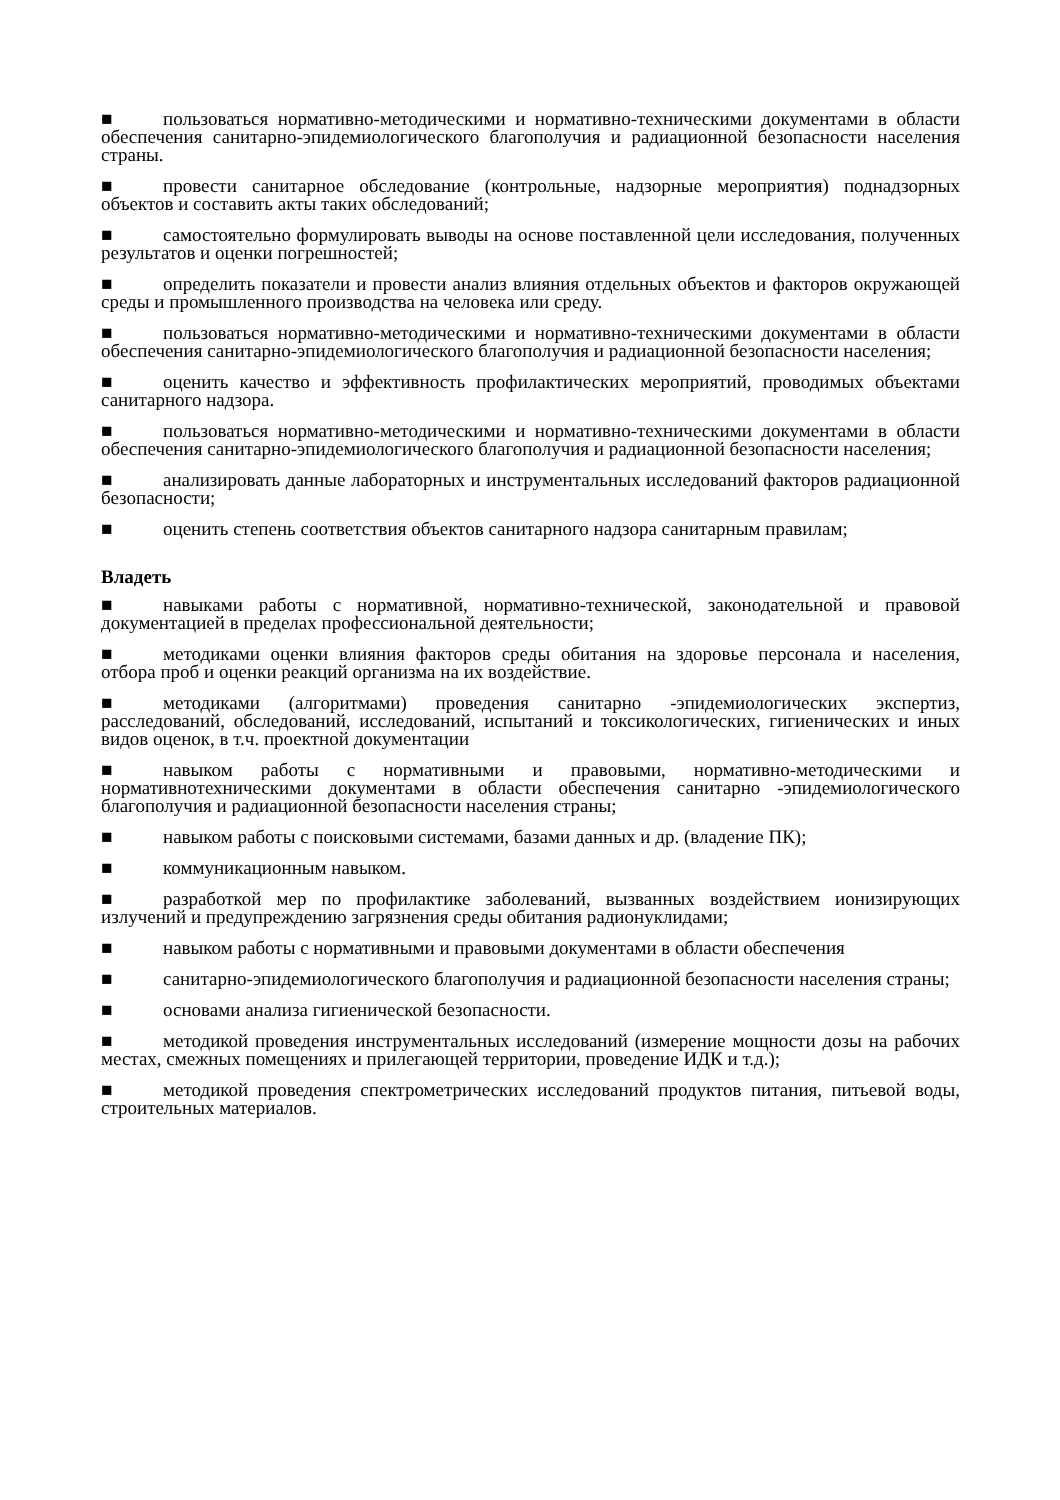■ пользоваться нормативно-методическими и нормативно-техническими документами в области обеспечения санитарно-эпидемиологического благополучия и радиационной безопасности населения страны.
■ провести санитарное обследование (контрольные, надзорные мероприятия) поднадзорных объектов и составить акты таких обследований;
■ самостоятельно формулировать выводы на основе поставленной цели исследования, полученных результатов и оценки погрешностей;
■ определить показатели и провести анализ влияния отдельных объектов и факторов окружающей среды и промышленного производства на человека или среду.
■ пользоваться нормативно-методическими и нормативно-техническими документами в области обеспечения санитарно-эпидемиологического благополучия и радиационной безопасности населения;
■ оценить качество и эффективность профилактических мероприятий, проводимых объектами санитарного надзора.
■ пользоваться нормативно-методическими и нормативно-техническими документами в области обеспечения санитарно-эпидемиологического благополучия и радиационной безопасности населения;
■ анализировать данные лабораторных и инструментальных исследований факторов радиационной безопасности;
■ оценить степень соответствия объектов санитарного надзора санитарным правилам;
Владеть
■ навыками работы с нормативной, нормативно-технической, законодательной и правовой документацией в пределах профессиональной деятельности;
■ методиками оценки влияния факторов среды обитания на здоровье персонала и населения, отбора проб и оценки реакций организма на их воздействие.
■ методиками (алгоритмами) проведения санитарно -эпидемиологических экспертиз, расследований, обследований, исследований, испытаний и токсикологических, гигиенических и иных видов оценок, в т.ч. проектной документации
■ навыком работы с нормативными и правовыми, нормативно-методическими и нормативнотехническими документами в области обеспечения санитарно -эпидемиологического благополучия и радиационной безопасности населения страны;
■ навыком работы с поисковыми системами, базами данных и др. (владение ПК);
■ коммуникационным навыком.
■ разработкой мер по профилактике заболеваний, вызванных воздействием ионизирующих излучений и предупреждению загрязнения среды обитания радионуклидами;
■ навыком работы с нормативными и правовыми документами в области обеспечения
■ санитарно-эпидемиологического благополучия и радиационной безопасности населения страны;
■ основами анализа гигиенической безопасности.
■ методикой проведения инструментальных исследований (измерение мощности дозы на рабочих местах, смежных помещениях и прилегающей территории, проведение ИДК и т.д.);
■ методикой проведения спектрометрических исследований продуктов питания, питьевой воды, строительных материалов.